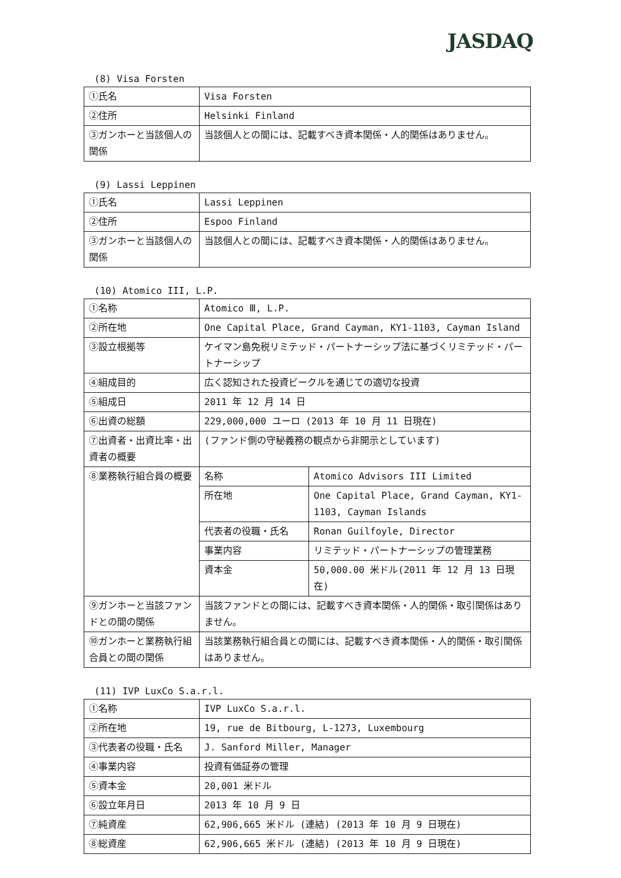JASDAQ
(8) Visa Forsten
| ①氏名 | Visa Forsten |
| ②住所 | Helsinki Finland |
| ③ガンホーと当該個人の関係 | 当該個人との間には、記載すべき資本関係・人的関係はありません。 |
(9) Lassi Leppinen
| ①氏名 | Lassi Leppinen |
| ②住所 | Espoo Finland |
| ③ガンホーと当該個人の関係 | 当該個人との間には、記載すべき資本関係・人的関係はありません。 |
(10) Atomico III, L.P.
| ①名称 | Atomico Ⅲ, L.P. | |
| ②所在地 | One Capital Place, Grand Cayman, KY1-1103, Cayman Island | |
| ③設立根拠等 | ケイマン島免税リミテッド・パートナーシップ法に基づくリミテッド・パートナーシップ | |
| ④組成目的 | 広く認知された投資ビークルを通じての適切な投資 | |
| ⑤組成日 | 2011 年 12 月 14 日 | |
| ⑥出資の総額 | 229,000,000 ユーロ (2013 年 10 月 11 日現在) | |
| ⑦出資者・出資比率・出資者の概要 | (ファンド側の守秘義務の観点から非開示としています) | |
| ⑧業務執行組合員の概要 | 名称 | Atomico Advisors III Limited |
| | 所在地 | One Capital Place, Grand Cayman, KY1-1103, Cayman Islands |
| | 代表者の役職・氏名 | Ronan Guilfoyle, Director |
| | 事業内容 | リミテッド・パートナーシップの管理業務 |
| | 資本金 | 50,000.00 米ドル(2011 年 12 月 13 日現在) |
| ⑨ガンホーと当該ファンドとの間の関係 | 当該ファンドとの間には、記載すべき資本関係・人的関係・取引関係はありません。 | |
| ⑩ガンホーと業務執行組合員との間の関係 | 当該業務執行組合員との間には、記載すべき資本関係・人的関係・取引関係はありません。 | |
(11) IVP LuxCo S.a.r.l.
| ①名称 | IVP LuxCo S.a.r.l. |
| ②所在地 | 19, rue de Bitbourg, L-1273, Luxembourg |
| ③代表者の役職・氏名 | J. Sanford Miller, Manager |
| ④事業内容 | 投資有価証券の管理 |
| ⑤資本金 | 20,001 米ドル |
| ⑥設立年月日 | 2013 年 10 月 9 日 |
| ⑦純資産 | 62,906,665 米ドル (連結) (2013 年 10 月 9 日現在) |
| ⑧総資産 | 62,906,665 米ドル (連結) (2013 年 10 月 9 日現在) |